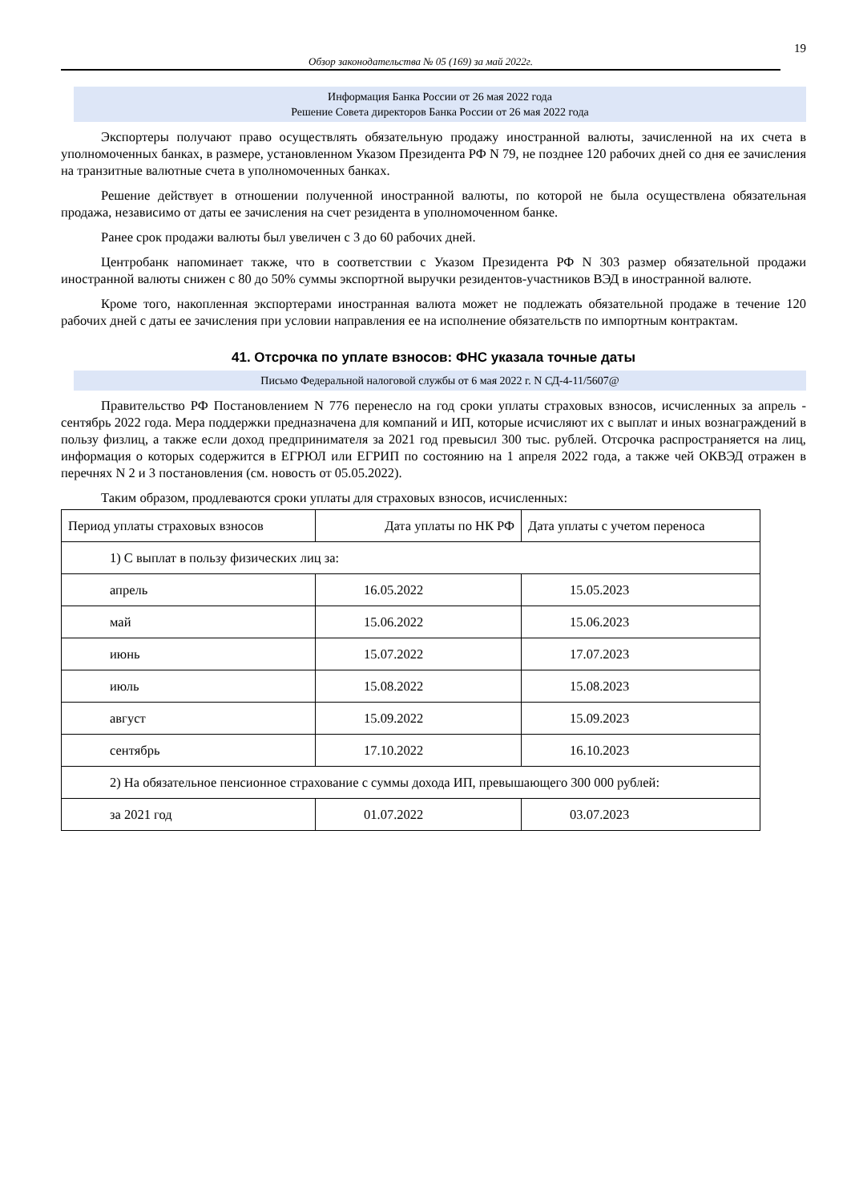19
Обзор законодательства № 05 (169) за май 2022г.
Информация Банка России от 26 мая 2022 года
Решение Совета директоров Банка России от 26 мая 2022 года
Экспортеры получают право осуществлять обязательную продажу иностранной валюты, зачисленной на их счета в уполномоченных банках, в размере, установленном Указом Президента РФ N 79, не позднее 120 рабочих дней со дня ее зачисления на транзитные валютные счета в уполномоченных банках.
Решение действует в отношении полученной иностранной валюты, по которой не была осуществлена обязательная продажа, независимо от даты ее зачисления на счет резидента в уполномоченном банке.
Ранее срок продажи валюты был увеличен с 3 до 60 рабочих дней.
Центробанк напоминает также, что в соответствии с Указом Президента РФ N 303 размер обязательной продажи иностранной валюты снижен с 80 до 50% суммы экспортной выручки резидентов-участников ВЭД в иностранной валюте.
Кроме того, накопленная экспортерами иностранная валюта может не подлежать обязательной продаже в течение 120 рабочих дней с даты ее зачисления при условии направления ее на исполнение обязательств по импортным контрактам.
41. Отсрочка по уплате взносов: ФНС указала точные даты
Письмо Федеральной налоговой службы от 6 мая 2022 г. N СД-4-11/5607@
Правительство РФ Постановлением N 776 перенесло на год сроки уплаты страховых взносов, исчисленных за апрель - сентябрь 2022 года. Мера поддержки предназначена для компаний и ИП, которые исчисляют их с выплат и иных вознаграждений в пользу физлиц, а также если доход предпринимателя за 2021 год превысил 300 тыс. рублей. Отсрочка распространяется на лиц, информация о которых содержится в ЕГРЮЛ или ЕГРИП по состоянию на 1 апреля 2022 года, а также чей ОКВЭД отражен в перечнях N 2 и 3 постановления (см. новость от 05.05.2022).
Таким образом, продлеваются сроки уплаты для страховых взносов, исчисленных:
| Период уплаты страховых взносов | Дата уплаты по НК РФ | Дата уплаты с учетом переноса |
| 1) С выплат в пользу физических лиц за: | | |
| апрель | 16.05.2022 | 15.05.2023 |
| май | 15.06.2022 | 15.06.2023 |
| июнь | 15.07.2022 | 17.07.2023 |
| июль | 15.08.2022 | 15.08.2023 |
| август | 15.09.2022 | 15.09.2023 |
| сентябрь | 17.10.2022 | 16.10.2023 |
| 2) На обязательное пенсионное страхование с суммы дохода ИП, превышающего 300 000 рублей: | | |
| за 2021 год | 01.07.2022 | 03.07.2023 |